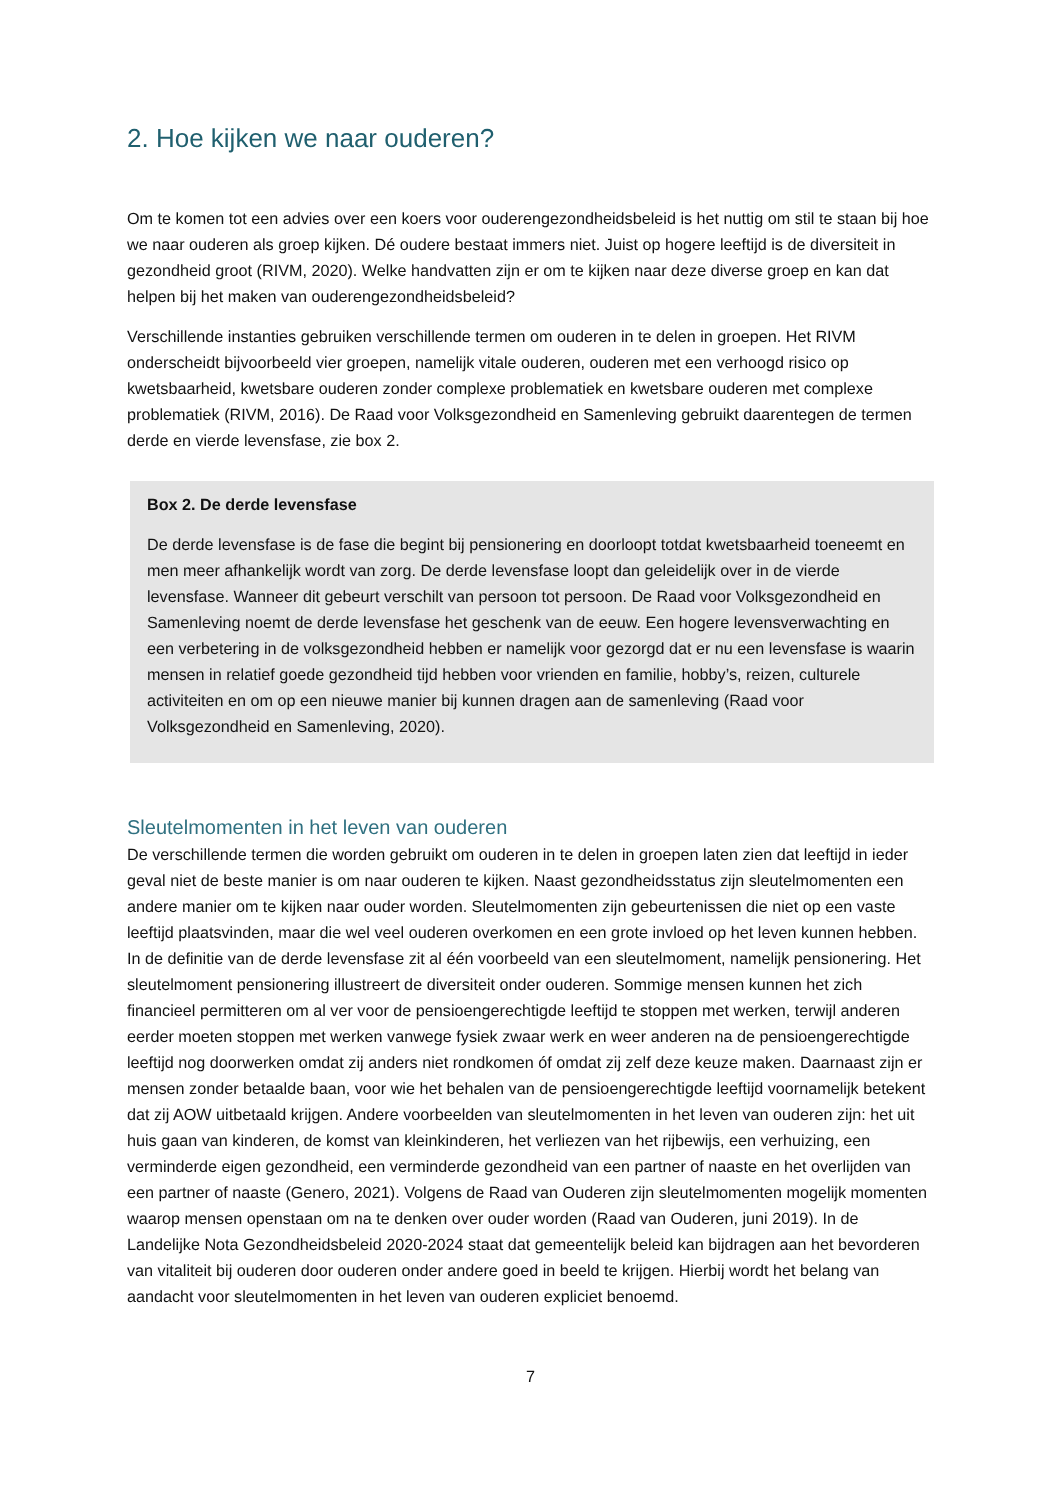2. Hoe kijken we naar ouderen?
Om te komen tot een advies over een koers voor ouderengezondheidsbeleid is het nuttig om stil te staan bij hoe we naar ouderen als groep kijken. Dé oudere bestaat immers niet. Juist op hogere leeftijd is de diversiteit in gezondheid groot (RIVM, 2020). Welke handvatten zijn er om te kijken naar deze diverse groep en kan dat helpen bij het maken van ouderengezondheidsbeleid?
Verschillende instanties gebruiken verschillende termen om ouderen in te delen in groepen. Het RIVM onderscheidt bijvoorbeeld vier groepen, namelijk vitale ouderen, ouderen met een verhoogd risico op kwetsbaarheid, kwetsbare ouderen zonder complexe problematiek en kwetsbare ouderen met complexe problematiek (RIVM, 2016). De Raad voor Volksgezondheid en Samenleving gebruikt daarentegen de termen derde en vierde levensfase, zie box 2.
Box 2. De derde levensfase
De derde levensfase is de fase die begint bij pensionering en doorloopt totdat kwetsbaarheid toeneemt en men meer afhankelijk wordt van zorg. De derde levensfase loopt dan geleidelijk over in de vierde levensfase. Wanneer dit gebeurt verschilt van persoon tot persoon. De Raad voor Volksgezondheid en Samenleving noemt de derde levensfase het geschenk van de eeuw. Een hogere levensverwachting en een verbetering in de volksgezondheid hebben er namelijk voor gezorgd dat er nu een levensfase is waarin mensen in relatief goede gezondheid tijd hebben voor vrienden en familie, hobby’s, reizen, culturele activiteiten en om op een nieuwe manier bij kunnen dragen aan de samenleving (Raad voor Volksgezondheid en Samenleving, 2020).
Sleutelmomenten in het leven van ouderen
De verschillende termen die worden gebruikt om ouderen in te delen in groepen laten zien dat leeftijd in ieder geval niet de beste manier is om naar ouderen te kijken. Naast gezondheidsstatus zijn sleutelmomenten een andere manier om te kijken naar ouder worden. Sleutelmomenten zijn gebeurtenissen die niet op een vaste leeftijd plaatsvinden, maar die wel veel ouderen overkomen en een grote invloed op het leven kunnen hebben. In de definitie van de derde levensfase zit al één voorbeeld van een sleutelmoment, namelijk pensionering. Het sleutelmoment pensionering illustreert de diversiteit onder ouderen. Sommige mensen kunnen het zich financieel permitteren om al ver voor de pensioengerechtigde leeftijd te stoppen met werken, terwijl anderen eerder moeten stoppen met werken vanwege fysiek zwaar werk en weer anderen na de pensioengerechtigde leeftijd nog doorwerken omdat zij anders niet rondkomen óf omdat zij zelf deze keuze maken. Daarnaast zijn er mensen zonder betaalde baan, voor wie het behalen van de pensioengerechtigde leeftijd voornamelijk betekent dat zij AOW uitbetaald krijgen. Andere voorbeelden van sleutelmomenten in het leven van ouderen zijn: het uit huis gaan van kinderen, de komst van kleinkinderen, het verliezen van het rijbewijs, een verhuizing, een verminderde eigen gezondheid, een verminderde gezondheid van een partner of naaste en het overlijden van een partner of naaste (Genero, 2021). Volgens de Raad van Ouderen zijn sleutelmomenten mogelijk momenten waarop mensen openstaan om na te denken over ouder worden (Raad van Ouderen, juni 2019). In de Landelijke Nota Gezondheidsbeleid 2020-2024 staat dat gemeentelijk beleid kan bijdragen aan het bevorderen van vitaliteit bij ouderen door ouderen onder andere goed in beeld te krijgen. Hierbij wordt het belang van aandacht voor sleutelmomenten in het leven van ouderen expliciet benoemd.
7